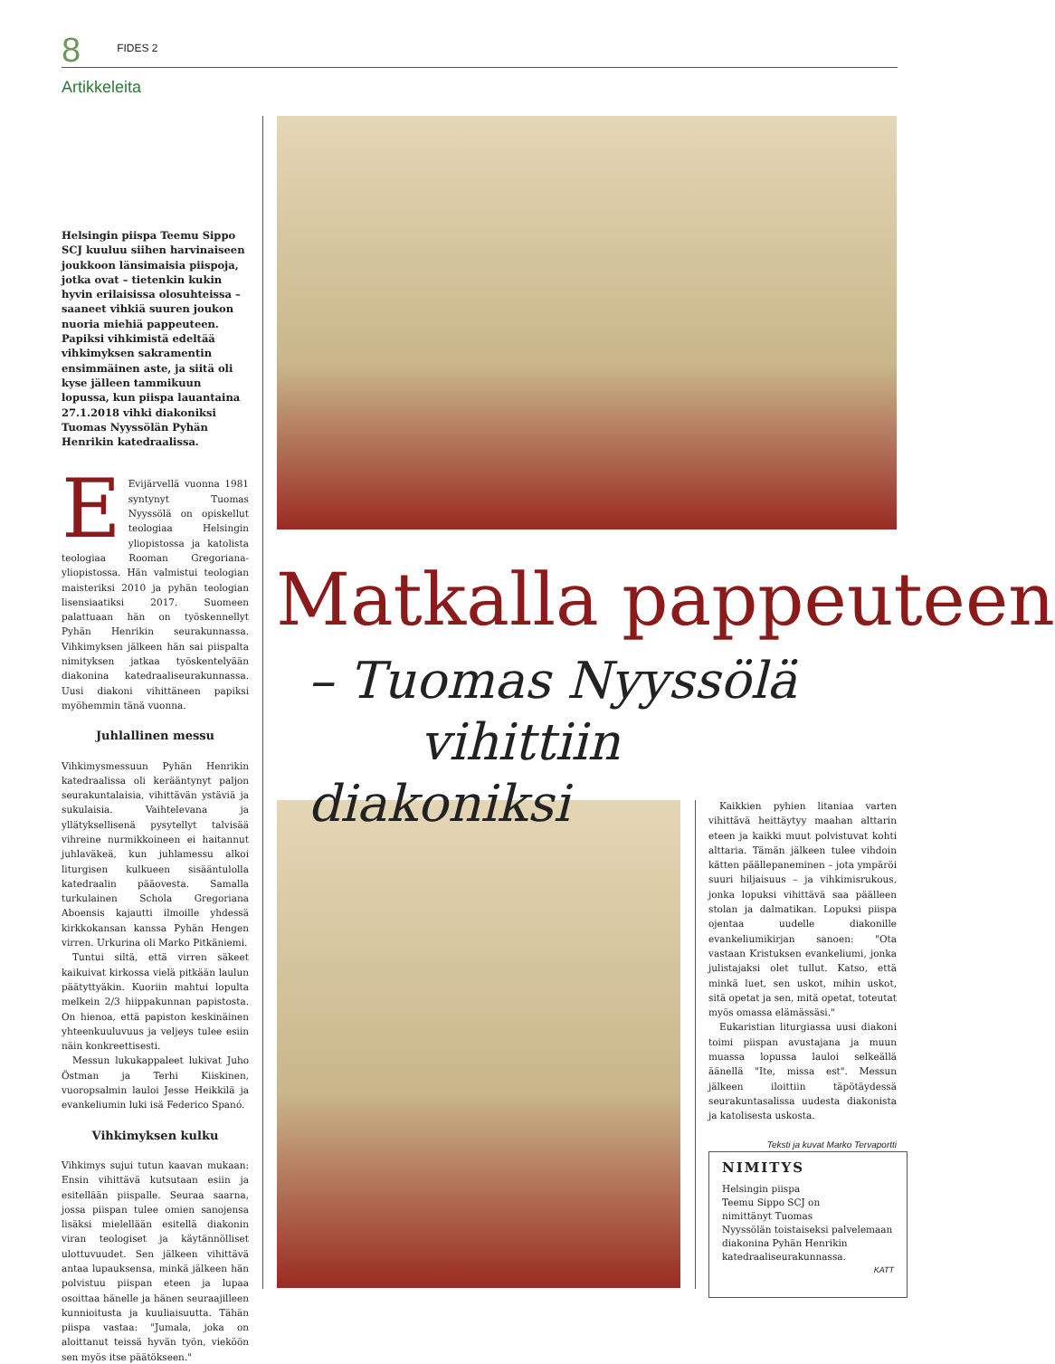8 FIDES 2
Artikkeleita
Helsingin piispa Teemu Sippo SCJ kuuluu siihen harvinaiseen joukkoon länsimaisia piispoja, jotka ovat – tietenkin kukin hyvin erilaisissa olosuhteissa – saaneet vihkiä suuren joukon nuoria miehiä pappeuteen. Papiksi vihkimistä edeltää vihkimyksen sakramentin ensimmäinen aste, ja siitä oli kyse jälleen tammikuun lopussa, kun piispa lauantaina 27.1.2018 vihki diakoniksi Tuomas Nyyssölän Pyhän Henrikin katedraalissa.
EEvijärvellä vuonna 1981 syntynyt Tuomas Nyyssölä on opiskellut teologiaa Helsingin yliopistossa ja katolista teologiaa Rooman Gregoriana-yliopistossa. Hän valmistui teologian maisteriksi 2010 ja pyhän teologian lisensiaatiksi 2017. Suomeen palattuaan hän on työskennellyt Pyhän Henrikin seurakunnassa. Vihkimyksen jälkeen hän sai piispalta nimityksen jatkaa työskentelyään diakonina katedraaliseurakunnassa. Uusi diakoni vihittäneen papiksi myöhemmin tänä vuonna.
Juhlallinen messu
Vihkimysmessuun Pyhän Henrikin katedraalissa oli kerääntynyt paljon seurakuntalaisia, vihittävän ystäviä ja sukulaisia. Vaihtelevana ja yllätyksellisenä pysytellyt talvisää vihreine nurmikkoineen ei haitannut juhlaväkeä, kun juhlamessu alkoi liturgisen kulkueen sisääntulolla katedraalin pääovesta. Samalla turkulainen Schola Gregoriana Aboensis kajautti ilmoille yhdessä kirkkokansan kanssa Pyhän Hengen virren. Urkurina oli Marko Pitkäniemi.
Tuntui siltä, että virren säkeet kaikuivat kirkossa vielä pitkään laulun päätyttyäkin. Kuoriin mahtui lopulta melkein 2/3 hiippakunnan papistosta. On hienoa, että papiston keskinäinen yhteenkuuluvuus ja veljeys tulee esiin näin konkreettisesti.
Messun lukukappaleet lukivat Juho Östman ja Terhi Kiiskinen, vuoropsalmin lauloi Jesse Heikkilä ja evankeliumin luki isä Federico Spanó.
Vihkimyksen kulku
Vihkimys sujui tutun kaavan mukaan: Ensin vihittävä kutsutaan esiin ja esitellään piispalle. Seuraa saarna, jossa piispan tulee omien sanojensa lisäksi mielellään esitellä diakonin viran teologiset ja käytännölliset ulottuvuudet. Sen jälkeen vihittävä antaa lupauksensa, minkä jälkeen hän polvistuu piispan eteen ja lupaa osoittaa hänelle ja hänen seuraajilleen kunnioitusta ja kuuliaisuutta. Tähän piispa vastaa: "Jumala, joka on aloittanut teissä hyvän työn, vieköön sen myös itse päätökseen."
Matkalla pappeuteen
– Tuomas Nyyssölä
vihittiin diakoniksi
Kaikkien pyhien litaniaa varten vihittävä heittäytyy maahan alttarin eteen ja kaikki muut polvistuvat kohti alttaria. Tämän jälkeen tulee vihdoin kätten päällepaneminen – jota ympäröi suuri hiljaisuus – ja vihkimisrukous, jonka lopuksi vihittävä saa päälleen stolan ja dalmatikan. Lopuksi piispa ojentaa uudelle diakonille evankeliumikirjan sanoen: "Ota vastaan Kristuksen evankeliumi, jonka julistajaksi olet tullut. Katso, että minkä luet, sen uskot, mihin uskot, sitä opetat ja sen, mitä opetat, toteutat myös omassa elämässäsi."
Eukaristian liturgiassa uusi diakoni toimi piispan avustajana ja muun muassa lopussa lauloi selkeällä äänellä "Ite, missa est". Messun jälkeen iloittiin täpötäydessä seurakuntasalissa uudesta diakonista ja katolisesta uskosta.
Teksti ja kuvat Marko Tervaportti
NIMITYS
Helsingin piispa
Teemu Sippo SCJ on
nimittänyt Tuomas
Nyyssölän toistaiseksi palvelemaan diakonina Pyhän Henrikin katedraaliseurakunnassa.
KATT